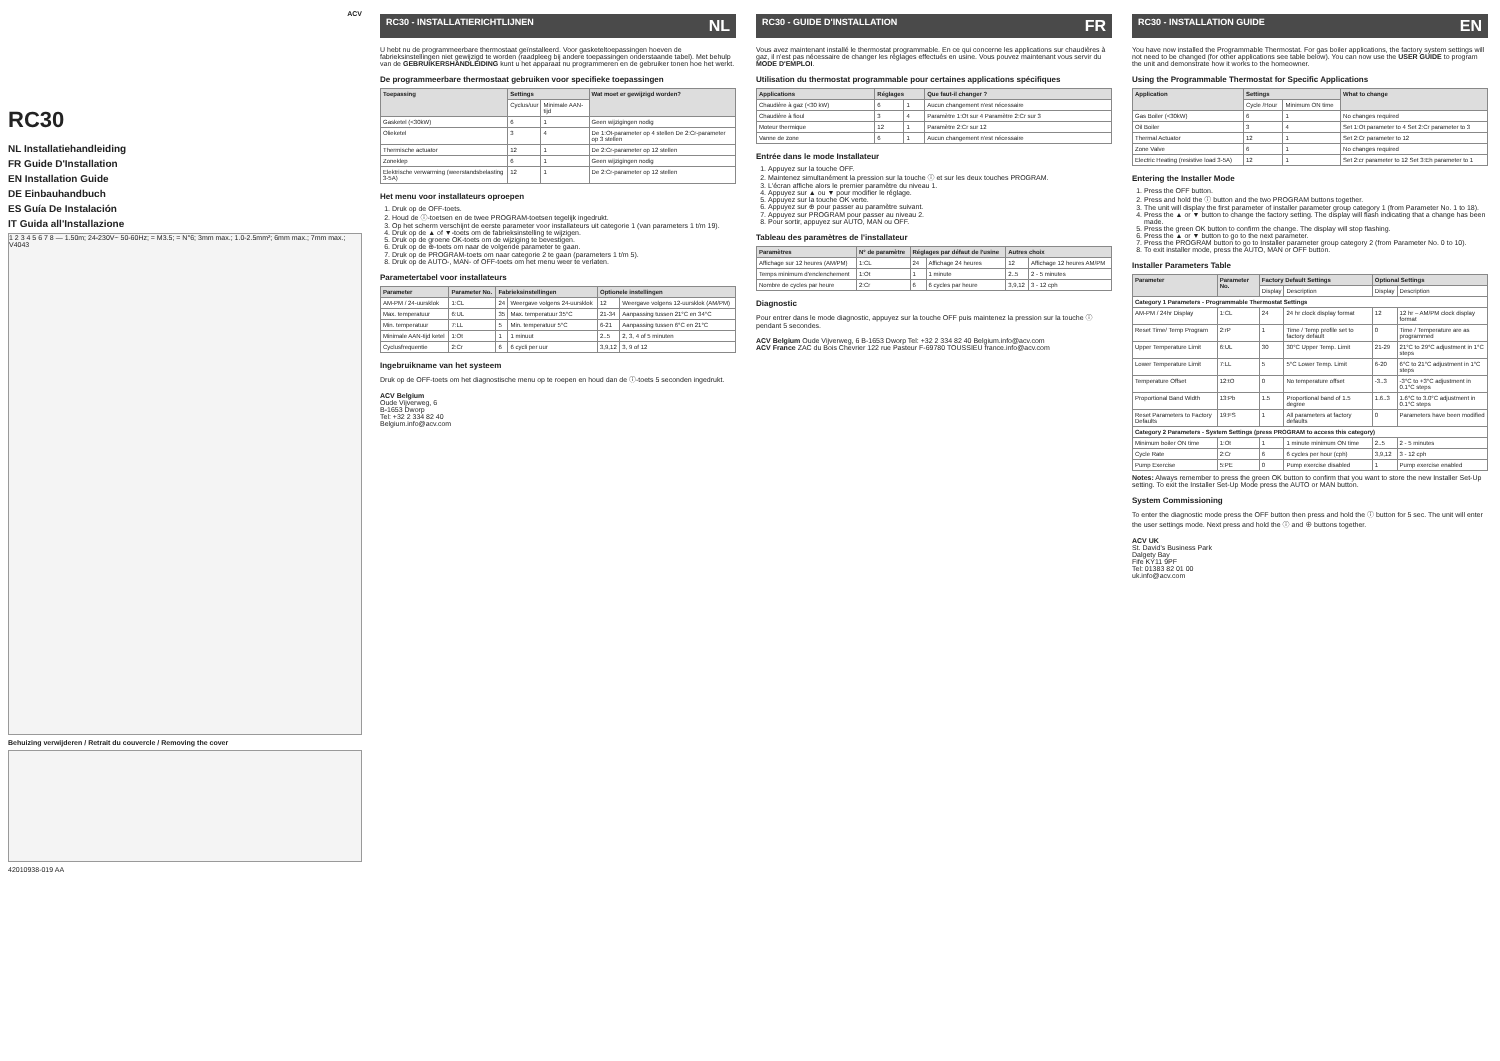ACV
RC30
NL Installatiehandleiding
FR Guide D'Installation
EN Installation Guide
DE Einbauhandbuch
ES Guía De Instalación
IT Guida all'Installazione
1 2 3 4 5 6 7 8 — 1.50m; 24-230V~ 50-60Hz; = M3.5; = N°6; 3mm max.; 1.0-2.5mm²; 6mm max.; 7mm max.; V4043
Behuizing verwijderen / Retrait du couvercle / Removing the cover
42010938-019 AA
RC30 - INSTALLATIERICHTLIJNEN NL
U hebt nu de programmeerbare thermostaat geïnstalleerd. Voor gasketeltoepassingen hoeven de fabrieksinstellingen niet gewijzigd te worden (raadpleeg bij andere toepassingen onderstaande tabel). Met behulp van de GEBRUIKERSHANDLEIDING kunt u het apparaat nu programmeren en de gebruiker tonen hoe het werkt.
De programmeerbare thermostaat gebruiken voor specifieke toepassingen
| Toepassing | Settings | | Wat moet er gewijzigd worden? |
| --- | --- | --- | --- |
| | Cyclus/uur | Minimale AAN-tijd | |
| Gasketel (<30kW) | 6 | 1 | Geen wijzigingen nodig |
| Olieketel | 3 | 4 | De 1:Ot-parameter op 4 stellen De 2:Cr-parameter op 3 stellen |
| Thermische actuator | 12 | 1 | De 2:Cr-parameter op 12 stellen |
| Zoneklep | 6 | 1 | Geen wijzigingen nodig |
| Elektrische verwarming (weerstandsbelasting 3-5A) | 12 | 1 | De 2:Cr-parameter op 12 stellen |
Het menu voor installateurs oproepen
1. Druk op de OFF-toets.
2. Houd de ⓘ-toetsen en de twee PROGRAM-toetsen tegelijk ingedrukt.
3. Op het scherm verschijnt de eerste parameter voor installateurs uit categorie 1 (van parameters 1 t/m 19).
4. Druk op de ▲ of ▼-toets om de fabrieksinstelling te wijzigen.
5. Druk op de groene OK-toets om de wijziging te bevestigen.
6. Druk op de ⊕-toets om naar de volgende parameter te gaan.
7. Druk op de PROGRAM-toets om naar categorie 2 te gaan (parameters 1 t/m 5).
8. Druk op de AUTO-, MAN- of OFF-toets om het menu weer te verlaten.
Parametertabel voor installateurs
| Parameter | Parameter No. | Fabrieksinstellingen | | Optionele instellingen | |
| --- | --- | --- | --- | --- | --- |
| AM-PM / 24-uursklok | 1:CL | 24 | Weergave volgens 24-uursklok | 12 | Weergave volgens 12-uursklok (AM/PM) |
| Max. temperatuur | 6:UL | 35 | Max. temperatuur 35°C | 21-34 | Aanpassing tussen 21°C en 34°C |
| Min. temperatuur | 7:LL | 5 | Min. temperatuur 5°C | 6-21 | Aanpassing tussen 6°C en 21°C |
| Minimale AAN-tijd ketel | 1:Ot | 1 | 1 minuut | 2..5 | 2, 3, 4 of 5 minuten |
| Cyclusfrequentie | 2:Cr | 6 | 6 cycli per uur | 3,9,12 | 3, 9 of 12 |
Ingebruikname van het systeem
Druk op de OFF-toets om het diagnostische menu op te roepen en houd dan de ⓘ-toets 5 seconden ingedrukt.
ACV Belgium
Oude Vijverweg, 6
B-1653 Dworp
Tel: +32 2 334 82 40
Belgium.info@acv.com
RC30 - GUIDE D'INSTALLATION FR
Vous avez maintenant installé le thermostat programmable. En ce qui concerne les applications sur chaudières à gaz, il n'est pas nécessaire de changer les réglages effectués en usine. Vous pouvez maintenant vous servir du MODE D'EMPLOI.
Utilisation du thermostat programmable pour certaines applications spécifiques
| Applications | Réglages | | Que faut-il changer ? |
| --- | --- | --- | --- |
| Chaudière à gaz (<30 kW) | 6 | 1 | Aucun changement n'est nécessaire |
| Chaudière à fioul | 3 | 4 | Paramètre 1:Ot sur 4 Paramètre 2:Cr sur 3 |
| Moteur thermique | 12 | 1 | Paramètre 2:Cr sur 12 |
| Vanne de zone | 6 | 1 | Aucun changement n'est nécessaire |
Entrée dans le mode Installateur
1. Appuyez sur la touche OFF.
2. Maintenez simultanément la pression sur la touche ⓘ et sur les deux touches PROGRAM.
3. L'écran affiche alors le premier paramètre du niveau 1.
4. Appuyez sur ▲ ou ▼ pour modifier le réglage.
5. Appuyez sur la touche OK verte.
6. Appuyez sur ⊕ pour passer au paramètre suivant.
7. Appuyez sur PROGRAM pour passer au niveau 2.
8. Pour sortir, appuyez sur AUTO, MAN ou OFF.
Tableau des paramètres de l'installateur
| Paramètres | N° de paramètre | Réglages par défaut de l'usine | | Autres choix | |
| --- | --- | --- | --- | --- | --- |
| Affichage sur 12 heures (AM/PM) | 1:CL | 24 | Affichage 24 heures | 12 | Affichage 12 heures AM/PM |
| Temps minimum d'enclenchement | 1:Ot | 1 | 1 minute | 2..5 | 2 - 5 minutes |
| Nombre de cycles par heure | 2:Cr | 6 | 6 cycles par heure | 3,9,12 | 3 - 12 cph |
Diagnostic
Pour entrer dans le mode diagnostic, appuyez sur la touche OFF puis maintenez la pression sur la touche ⓘ pendant 5 secondes.
ACV Belgium Oude Vijverweg, 6 B-1653 Dworp Tel: +32 2 334 82 40 Belgium.info@acv.com
ACV France ZAC du Bois Chevrier 122 rue Pasteur F-69780 TOUSSIEU france.info@acv.com
RC30 - INSTALLATION GUIDE EN
You have now installed the Programmable Thermostat. For gas boiler applications, the factory system settings will not need to be changed (for other applications see table below). You can now use the USER GUIDE to program the unit and demonstrate how it works to the homeowner.
Using the Programmable Thermostat for Specific Applications
| Application | Settings | | What to change |
| --- | --- | --- | --- |
| | Cycle /Hour | Minimum ON time | |
| Gas Boiler (<30kW) | 6 | 1 | No changes required |
| Oil Boiler | 3 | 4 | Set 1:Ot parameter to 4 Set 2:Cr parameter to 3 |
| Thermal Actuator | 12 | 1 | Set 2:Cr parameter to 12 |
| Zone Valve | 6 | 1 | No changes required |
| Electric Heating (resistive load 3-5A) | 12 | 1 | Set 2:cr parameter to 12 Set 3:Eh parameter to 1 |
Entering the Installer Mode
1. Press the OFF button.
2. Press and hold the ⓘ button and the two PROGRAM buttons together.
3. The unit will display the first parameter of installer parameter group category 1 (from Parameter No. 1 to 18).
4. Press the ▲ or ▼ button to change the factory setting. The display will flash indicating that a change has been made.
5. Press the green OK button to confirm the change. The display will stop flashing.
6. Press the ▲ or ▼ button to go to the next parameter.
7. Press the PROGRAM button to go to Installer parameter group category 2 (from Parameter No. 0 to 10).
8. To exit installer mode, press the AUTO, MAN or OFF button.
Installer Parameters Table
| Parameter | Parameter No. | Factory Default Settings | | Optional Settings | |
| --- | --- | --- | --- | --- | --- |
| | | Display | Description | Display | Description |
| Category 1 Parameters - Programmable Thermostat Settings | | | | | |
| AM-PM / 24hr Display | 1:CL | 24 | 24 hr clock display format | 12 | 12 hr – AM/PM clock display format |
| Reset Time/ Temp Program | 2:rP | 1 | Time / Temp profile set to factory default | 0 | Time / Temperature are as programmed |
| Upper Temperature Limit | 6:UL | 30 | 30°C Upper Temp. Limit | 21-29 | 21°C to 29°C adjustment in 1°C steps |
| Lower Temperature Limit | 7:LL | 5 | 5°C Lower Temp. Limit | 6-20 | 6°C to 21°C adjustment in 1°C steps |
| Temperature Offset | 12:tO | 0 | No temperature offset | -3..3 | -3°C to +3°C adjustment in 0.1°C steps |
| Proportional Band Width | 13:Pb | 1.5 | Proportional band of 1.5 degree | 1.6..3 | 1.6°C to 3.0°C adjustment in 0.1°C steps |
| Reset Parameters to Factory Defaults | 19:FS | 1 | All parameters at factory defaults | 0 | Parameters have been modified |
| Category 2 Parameters - System Settings (press PROGRAM to access this category) | | | | | |
| Minimum boiler ON time | 1:Ot | 1 | 1 minute minimum ON time | 2..5 | 2 - 5 minutes |
| Cycle Rate | 2:Cr | 6 | 6 cycles per hour (cph) | 3,9,12 | 3 - 12 cph |
| Pump Exercise | 5:PE | 0 | Pump exercise disabled | 1 | Pump exercise enabled |
Notes: Always remember to press the green OK button to confirm that you want to store the new Installer Set-Up setting. To exit the Installer Set-Up Mode press the AUTO or MAN button.
System Commissioning
To enter the diagnostic mode press the OFF button then press and hold the ⓘ button for 5 sec. The unit will enter the user settings mode. Next press and hold the ⓘ and ⊕ buttons together.
ACV UK
St. David's Business Park
Dalgety Bay
Fife KY11 9PF
Tel: 01383 82 01 00
uk.info@acv.com